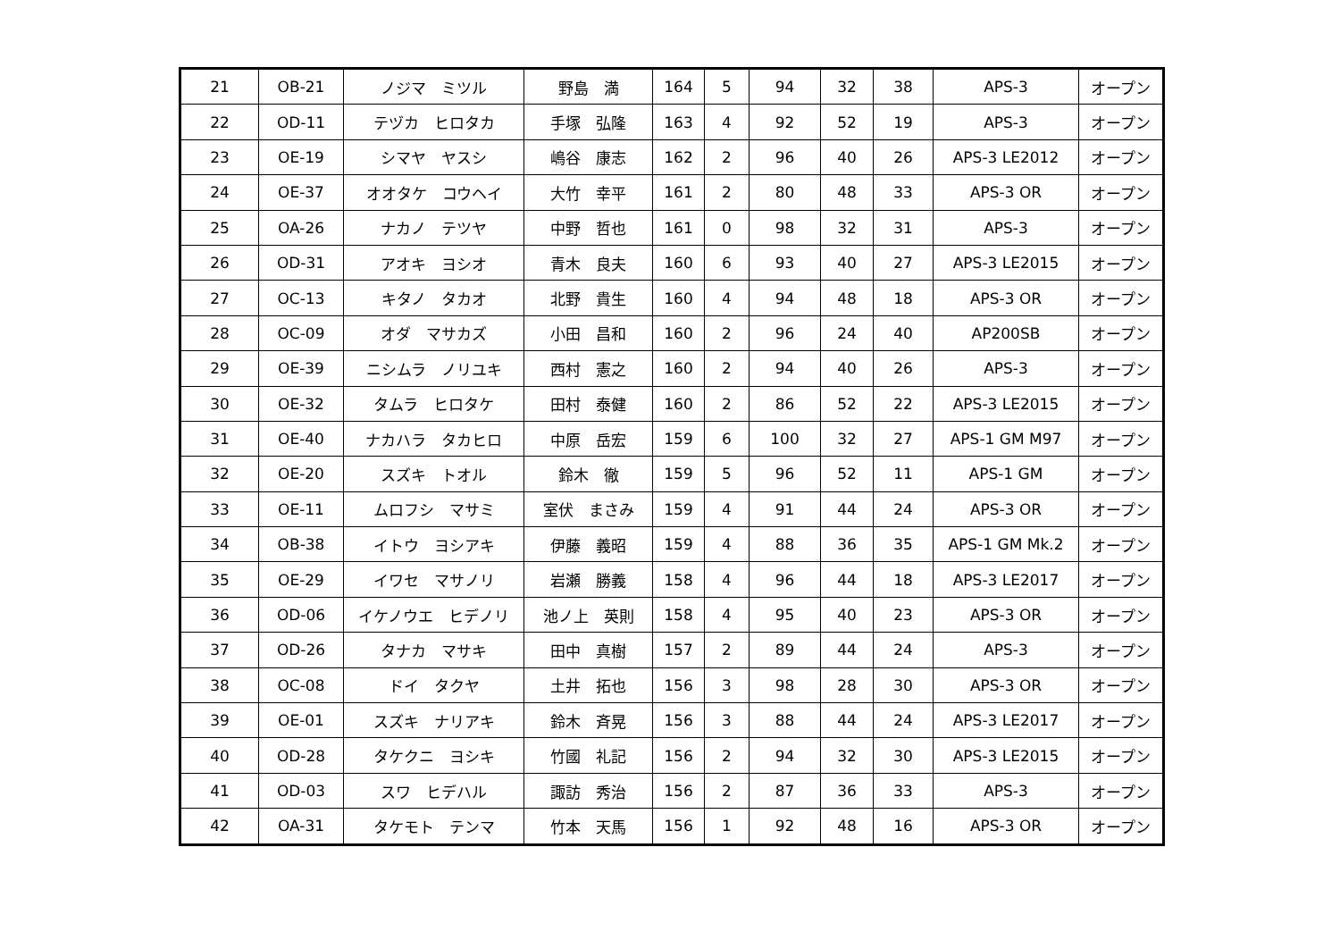| 21 | OB-21 | ノジマ ミツル | 野島 満 | 164 | 5 | 94 | 32 | 38 | APS-3 | オープン |
| 22 | OD-11 | テヅカ ヒロタカ | 手塚 弘隆 | 163 | 4 | 92 | 52 | 19 | APS-3 | オープン |
| 23 | OE-19 | シマヤ ヤスシ | 嶋谷 康志 | 162 | 2 | 96 | 40 | 26 | APS-3 LE2012 | オープン |
| 24 | OE-37 | オオタケ コウヘイ | 大竹 幸平 | 161 | 2 | 80 | 48 | 33 | APS-3 OR | オープン |
| 25 | OA-26 | ナカノ テツヤ | 中野 哲也 | 161 | 0 | 98 | 32 | 31 | APS-3 | オープン |
| 26 | OD-31 | アオキ ヨシオ | 青木 良夫 | 160 | 6 | 93 | 40 | 27 | APS-3 LE2015 | オープン |
| 27 | OC-13 | キタノ タカオ | 北野 貴生 | 160 | 4 | 94 | 48 | 18 | APS-3 OR | オープン |
| 28 | OC-09 | オダ マサカズ | 小田 昌和 | 160 | 2 | 96 | 24 | 40 | AP200SB | オープン |
| 29 | OE-39 | ニシムラ ノリユキ | 西村 憲之 | 160 | 2 | 94 | 40 | 26 | APS-3 | オープン |
| 30 | OE-32 | タムラ ヒロタケ | 田村 泰健 | 160 | 2 | 86 | 52 | 22 | APS-3 LE2015 | オープン |
| 31 | OE-40 | ナカハラ タカヒロ | 中原 岳宏 | 159 | 6 | 100 | 32 | 27 | APS-1 GM M97 | オープン |
| 32 | OE-20 | スズキ トオル | 鈴木 徹 | 159 | 5 | 96 | 52 | 11 | APS-1 GM | オープン |
| 33 | OE-11 | ムロフシ マサミ | 室伏 まさみ | 159 | 4 | 91 | 44 | 24 | APS-3 OR | オープン |
| 34 | OB-38 | イトウ ヨシアキ | 伊藤 義昭 | 159 | 4 | 88 | 36 | 35 | APS-1 GM Mk.2 | オープン |
| 35 | OE-29 | イワセ マサノリ | 岩瀬 勝義 | 158 | 4 | 96 | 44 | 18 | APS-3 LE2017 | オープン |
| 36 | OD-06 | イケノウエ ヒデノリ | 池ノ上 英則 | 158 | 4 | 95 | 40 | 23 | APS-3 OR | オープン |
| 37 | OD-26 | タナカ マサキ | 田中 真樹 | 157 | 2 | 89 | 44 | 24 | APS-3 | オープン |
| 38 | OC-08 | ドイ タクヤ | 土井 拓也 | 156 | 3 | 98 | 28 | 30 | APS-3 OR | オープン |
| 39 | OE-01 | スズキ ナリアキ | 鈴木 斉晃 | 156 | 3 | 88 | 44 | 24 | APS-3 LE2017 | オープン |
| 40 | OD-28 | タケクニ ヨシキ | 竹國 礼記 | 156 | 2 | 94 | 32 | 30 | APS-3 LE2015 | オープン |
| 41 | OD-03 | スワ ヒデハル | 諏訪 秀治 | 156 | 2 | 87 | 36 | 33 | APS-3 | オープン |
| 42 | OA-31 | タケモト テンマ | 竹本 天馬 | 156 | 1 | 92 | 48 | 16 | APS-3 OR | オープン |